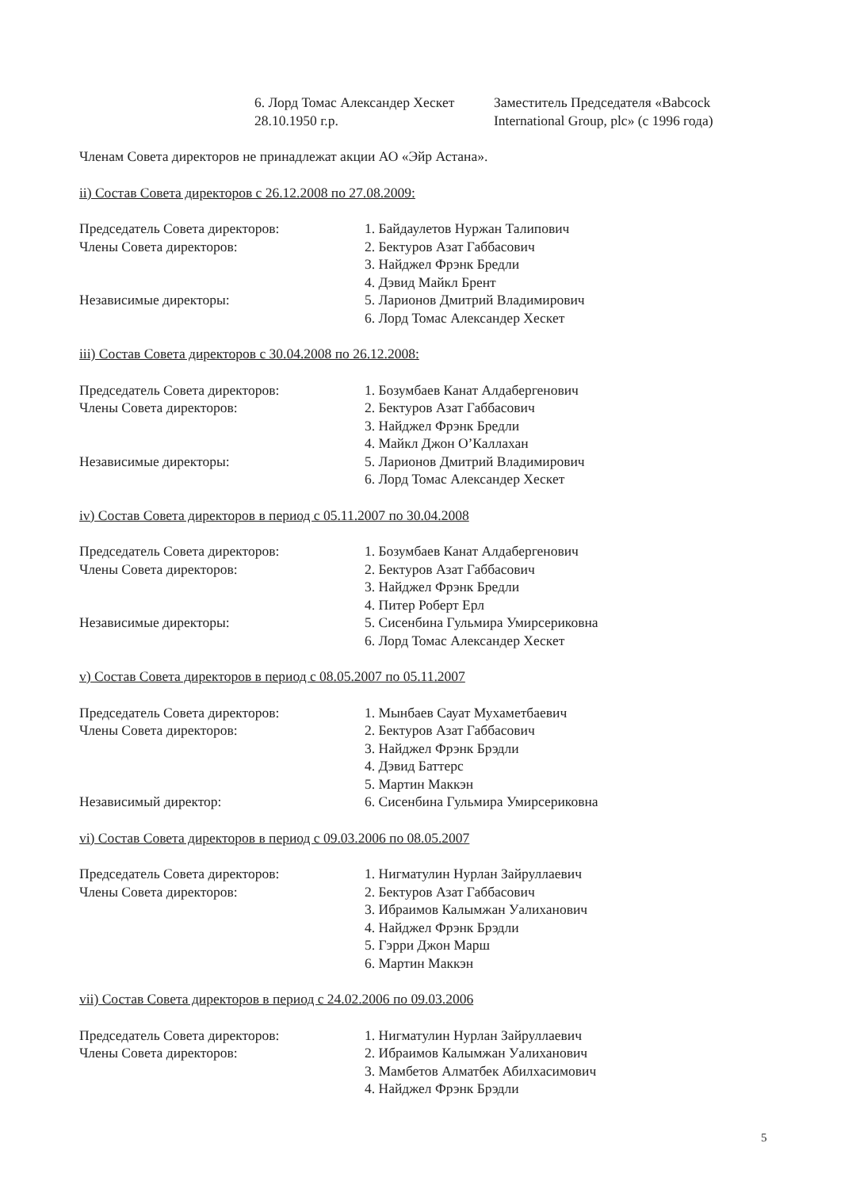6. Лорд Томас Александер Хескет
28.10.1950 г.р.
Заместитель Председателя «Babcock
International Group, plc» (с 1996 года)
Членам Совета директоров не принадлежат акции АО «Эйр Астана».
ii) Состав Совета директоров с 26.12.2008 по 27.08.2009:
Председатель Совета директоров:
Члены Совета директоров:
Независимые директоры:
1. Байдаулетов Нуржан Талипович
2. Бектуров Азат Габбасович
3. Найджел Фрэнк Бредли
4. Дэвид Майкл Брент
5. Ларионов Дмитрий Владимирович
6. Лорд Томас Александер Хескет
iii) Состав Совета директоров с 30.04.2008 по 26.12.2008:
Председатель Совета директоров:
Члены Совета директоров:
Независимые директоры:
1. Бозумбаев Канат Алдабергенович
2. Бектуров Азат Габбасович
3. Найджел Фрэнк Бредли
4. Майкл Джон О’Каллахан
5. Ларионов Дмитрий Владимирович
6. Лорд Томас Александер Хескет
iv) Состав Совета директоров в период с 05.11.2007 по 30.04.2008
Председатель Совета директоров:
Члены Совета директоров:
Независимые директоры:
1. Бозумбаев Канат Алдабергенович
2. Бектуров Азат Габбасович
3. Найджел Фрэнк Бредли
4. Питер Роберт Ерл
5. Сисенбина Гульмира Умирсериковна
6. Лорд Томас Александер Хескет
v) Состав Совета директоров в период с 08.05.2007 по 05.11.2007
Председатель Совета директоров:
Члены Совета директоров:
Независимый директор:
1. Мынбаев Сауат Мухаметбаевич
2. Бектуров Азат Габбасович
3. Найджел Фрэнк Брэдли
4. Дэвид Баттерс
5. Мартин Маккэн
6. Сисенбина Гульмира Умирсериковна
vi) Состав Совета директоров в период с 09.03.2006 по 08.05.2007
Председатель Совета директоров:
Члены Совета директоров:
1. Нигматулин Нурлан Зайруллаевич
2. Бектуров Азат Габбасович
3. Ибраимов Калымжан Уалиханович
4. Найджел Фрэнк Брэдли
5. Гэрри Джон Марш
6. Мартин Маккэн
vii) Состав Совета директоров в период с 24.02.2006 по 09.03.2006
Председатель Совета директоров:
Члены Совета директоров:
1. Нигматулин Нурлан Зайруллаевич
2. Ибраимов Калымжан Уалиханович
3. Мамбетов Алматбек Абилхасимович
4. Найджел Фрэнк Брэдли
5